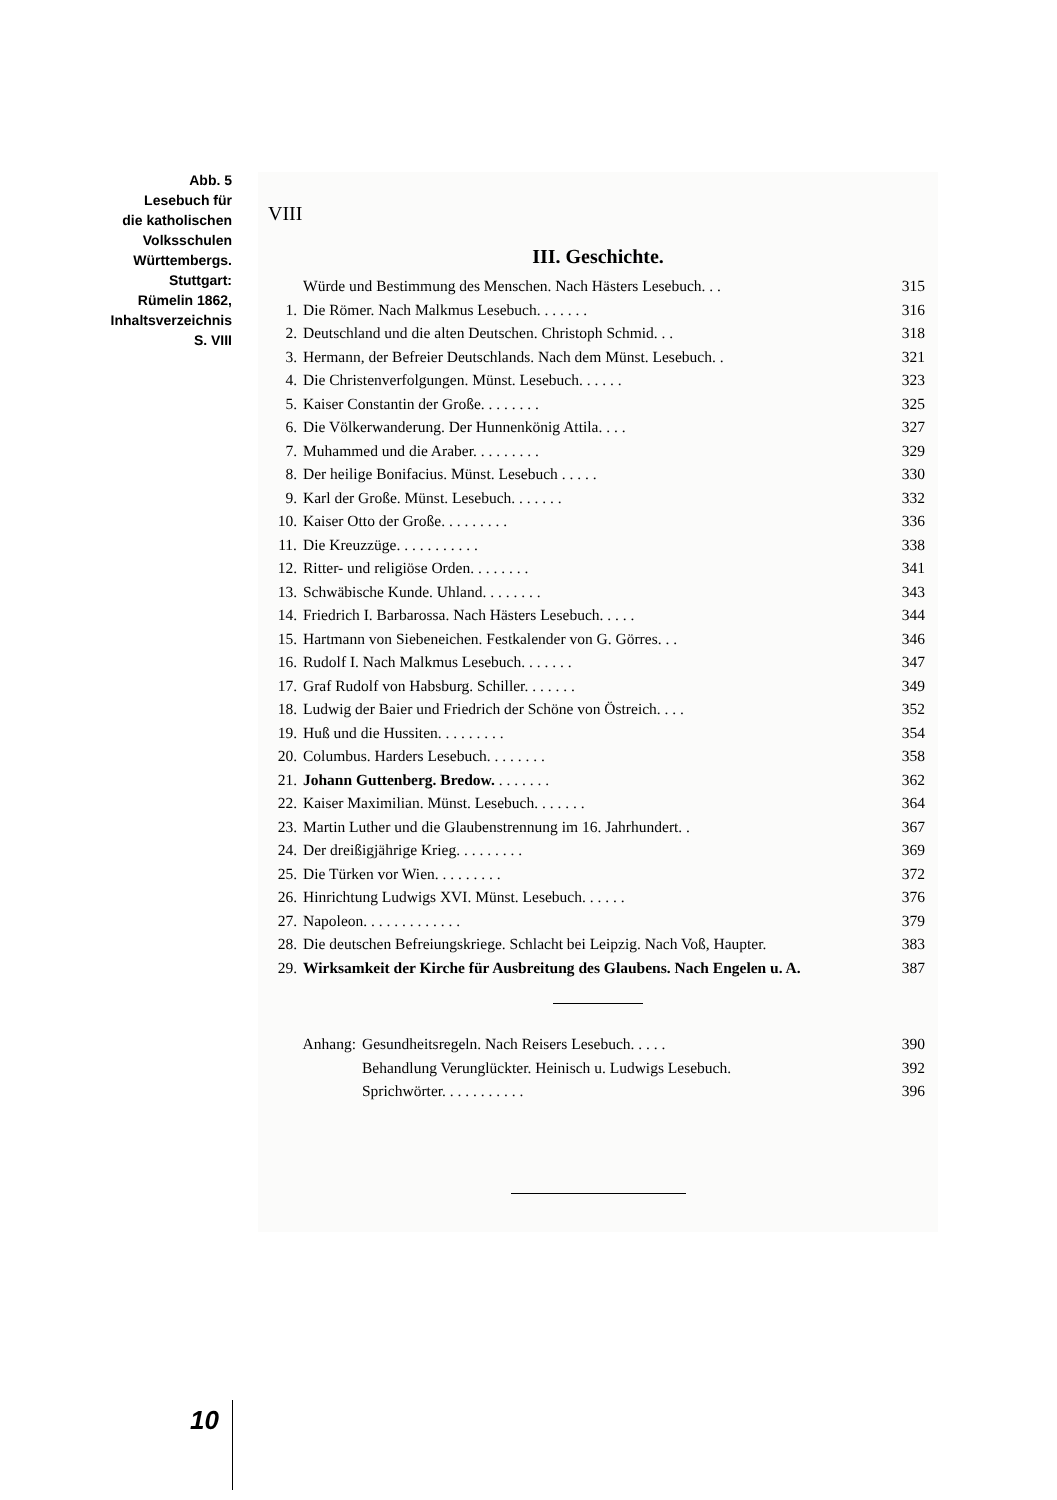Abb. 5
Lesebuch für
die katholischen
Volksschulen
Württembergs.
Stuttgart:
Rümelin 1862,
Inhaltsverzeichnis
S. VIII
VIII
III. Geschichte.
| | Würde und Bestimmung des Menschen. Nach Hästers Lesebuch. . . | 315 |
| 1. | Die Römer. Nach Malkmus Lesebuch. . . . . . . | 316 |
| 2. | Deutschland und die alten Deutschen. Christoph Schmid. . . | 318 |
| 3. | Hermann, der Befreier Deutschlands. Nach dem Münst. Lesebuch. . | 321 |
| 4. | Die Christenverfolgungen. Münst. Lesebuch. . . . . . | 323 |
| 5. | Kaiser Constantin der Große. . . . . . . . | 325 |
| 6. | Die Völkerwanderung. Der Hunnenkönig Attila. . . . | 327 |
| 7. | Muhammed und die Araber. . . . . . . . . | 329 |
| 8. | Der heilige Bonifacius. Münst. Lesebuch . . . . . | 330 |
| 9. | Karl der Große. Münst. Lesebuch. . . . . . . | 332 |
| 10. | Kaiser Otto der Große. . . . . . . . . | 336 |
| 11. | Die Kreuzzüge. . . . . . . . . . . | 338 |
| 12. | Ritter- und religiöse Orden. . . . . . . . | 341 |
| 13. | Schwäbische Kunde. Uhland. . . . . . . . | 343 |
| 14. | Friedrich I. Barbarossa. Nach Hästers Lesebuch. . . . . | 344 |
| 15. | Hartmann von Siebeneichen. Festkalender von G. Görres. . . | 346 |
| 16. | Rudolf I. Nach Malkmus Lesebuch. . . . . . . | 347 |
| 17. | Graf Rudolf von Habsburg. Schiller. . . . . . . | 349 |
| 18. | Ludwig der Baier und Friedrich der Schöne von Östreich. . . . | 352 |
| 19. | Huß und die Hussiten. . . . . . . . . | 354 |
| 20. | Columbus. Harders Lesebuch. . . . . . . . | 358 |
| 21. | Johann Guttenberg. Bredow. . . . . . . . | 362 |
| 22. | Kaiser Maximilian. Münst. Lesebuch. . . . . . . | 364 |
| 23. | Martin Luther und die Glaubenstrennung im 16. Jahrhundert. . | 367 |
| 24. | Der dreißigjährige Krieg. . . . . . . . . | 369 |
| 25. | Die Türken vor Wien. . . . . . . . . | 372 |
| 26. | Hinrichtung Ludwigs XVI. Münst. Lesebuch. . . . . . | 376 |
| 27. | Napoleon. . . . . . . . . . . . . | 379 |
| 28. | Die deutschen Befreiungskriege. Schlacht bei Leipzig. Nach Voß, Haupter. | 383 |
| 29. | Wirksamkeit der Kirche für Ausbreitung des Glaubens. Nach Engelen u. A. | 387 |
| Anhang: | Gesundheitsregeln. Nach Reisers Lesebuch. . . . . | 390 |
| | Behandlung Verunglückter. Heinisch u. Ludwigs Lesebuch. | 392 |
| | Sprichwörter. . . . . . . . . . . | 396 |
10